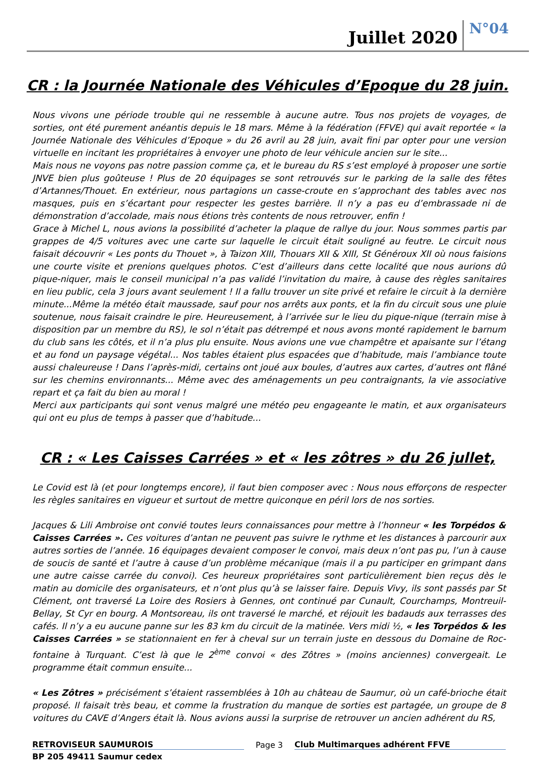Juillet 2020
N°04
CR : la Journée Nationale des Véhicules d’Epoque du 28 juin.
Nous vivons une période trouble qui ne ressemble à aucune autre. Tous nos projets de voyages, de sorties, ont été purement anéantis depuis le 18 mars. Même à la fédération (FFVE) qui avait reportée « la Journée Nationale des Véhicules d’Epoque » du 26 avril au 28 juin, avait fini par opter pour une version virtuelle en incitant les propriétaires à envoyer une photo de leur véhicule ancien sur le site...
Mais nous ne voyons pas notre passion comme ça, et le bureau du RS s’est employé à proposer une sortie JNVE bien plus goûteuse ! Plus de 20 équipages se sont retrouvés sur le parking de la salle des fêtes d’Artannes/Thouet. En extérieur, nous partagions un casse-croute en s’approchant des tables avec nos masques, puis en s’écartant pour respecter les gestes barrière. Il n’y a pas eu d’embrassade ni de démonstration d’accolade, mais nous étions très contents de nous retrouver, enfin !
Grace à Michel L, nous avions la possibilité d’acheter la plaque de rallye du jour. Nous sommes partis par grappes de 4/5 voitures avec une carte sur laquelle le circuit était souligné au feutre. Le circuit nous faisait découvrir « Les ponts du Thouet », à Taizon XIII, Thouars XII & XIII, St Généroux XII où nous faisions une courte visite et prenions quelques photos. C’est d’ailleurs dans cette localité que nous aurions dû pique-niquer, mais le conseil municipal n’a pas validé l’invitation du maire, à cause des règles sanitaires en lieu public, cela 3 jours avant seulement ! Il a fallu trouver un site privé et refaire le circuit à la dernière minute...Même la météo était maussade, sauf pour nos arrêts aux ponts, et la fin du circuit sous une pluie soutenue, nous faisait craindre le pire. Heureusement, à l’arrivée sur le lieu du pique-nique (terrain mise à disposition par un membre du RS), le sol n’était pas détrempé et nous avons monté rapidement le barnum du club sans les côtés, et il n’a plus plu ensuite. Nous avions une vue champêtre et apaisante sur l’étang et au fond un paysage végétal... Nos tables étaient plus espacées que d’habitude, mais l’ambiance toute aussi chaleureuse ! Dans l’après-midi, certains ont joué aux boules, d’autres aux cartes, d’autres ont flâné sur les chemins environnants... Même avec des aménagements un peu contraignants, la vie associative repart et ça fait du bien au moral !
Merci aux participants qui sont venus malgré une météo peu engageante le matin, et aux organisateurs qui ont eu plus de temps à passer que d’habitude...
CR : « Les Caisses Carrées » et « les zôtres » du 26 jullet,
Le Covid est là (et pour longtemps encore), il faut bien composer avec : Nous nous efforçons de respecter les règles sanitaires en vigueur et surtout de mettre quiconque en péril lors de nos sorties.
Jacques & Lili Ambroise ont convié toutes leurs connaissances pour mettre à l’honneur « les Torpédos & Caisses Carrées ». Ces voitures d’antan ne peuvent pas suivre le rythme et les distances à parcourir aux autres sorties de l’année. 16 équipages devaient composer le convoi, mais deux n’ont pas pu, l’un à cause de soucis de santé et l’autre à cause d’un problème mécanique (mais il a pu participer en grimpant dans une autre caisse carrée du convoi). Ces heureux propriétaires sont particulièrement bien reçus dès le matin au domicile des organisateurs, et n’ont plus qu’à se laisser faire. Depuis Vivy, ils sont passés par St Clément, ont traversé La Loire des Rosiers à Gennes, ont continué par Cunault, Courchamps, Montreuil-Bellay, St Cyr en bourg. A Montsoreau, ils ont traversé le marché, et réjouit les badauds aux terrasses des cafés. Il n’y a eu aucune panne sur les 83 km du circuit de la matinée. Vers midi ½, « les Torpédos & les Caisses Carrées » se stationnaient en fer à cheval sur un terrain juste en dessous du Domaine de Roc-fontaine à Turquant. C’est là que le 2<sup>ème</sup> convoi « des Zôtres » (moins anciennes) convergeait. Le programme était commun ensuite...
« Les Zôtres » précisément s’étaient rassemblées à 10h au château de Saumur, où un café-brioche était proposé. Il faisait très beau, et comme la frustration du manque de sorties est partagée, un groupe de 8 voitures du CAVE d’Angers était là. Nous avions aussi la surprise de retrouver un ancien adhérent du RS,
RETROVISEUR SAUMUROIS
Page 3
Club Multimarques adhérent FFVE
BP 205 49411 Saumur cedex